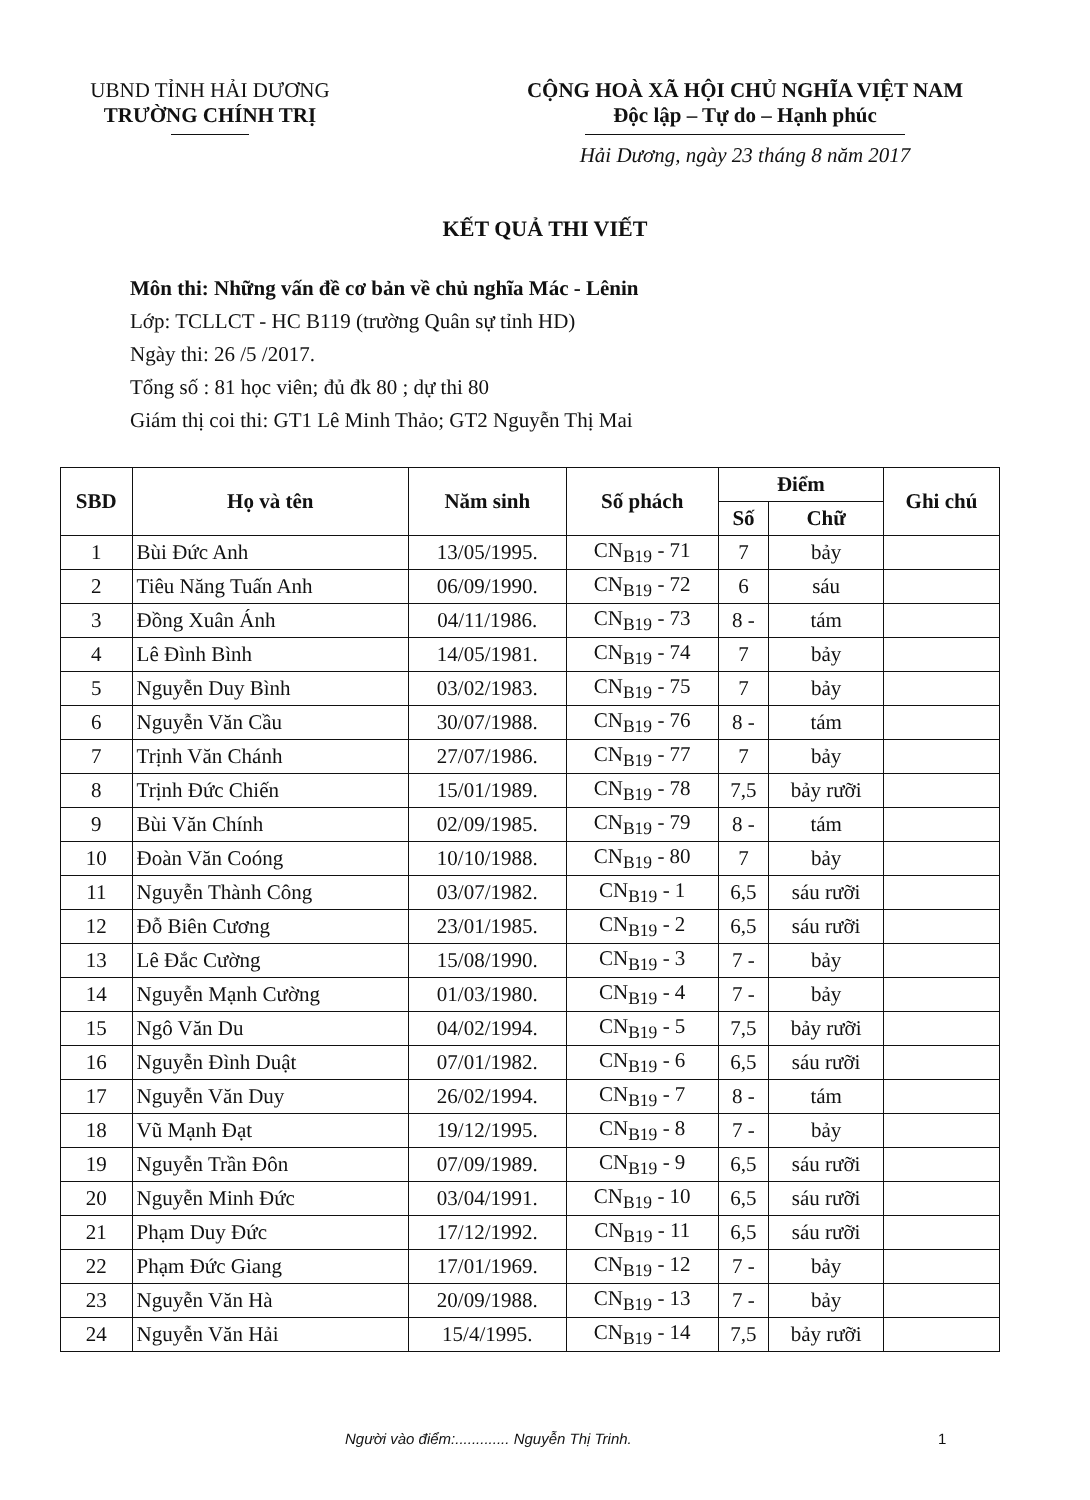UBND TỈNH HẢI DƯƠNG
TRƯỜNG CHÍNH TRỊ
CỘNG HOÀ XÃ HỘI CHỦ NGHĨA VIỆT NAM
Độc lập – Tự do – Hạnh phúc
Hải Dương, ngày 23 tháng 8 năm 2017
KẾT QUẢ THI VIẾT
Môn thi: Những vấn đề cơ bản về chủ nghĩa Mác - Lênin
Lớp: TCLLCT - HC B119 (trường Quân sự tỉnh HD)
Ngày thi: 26 /5 /2017.
Tổng số : 81 học viên; đủ đk 80 ; dự thi 80
Giám thị coi thi: GT1 Lê Minh Thảo; GT2 Nguyễn Thị Mai
| SBD | Họ và tên | Năm sinh | Số phách | Điểm | | Ghi chú |
| --- | --- | --- | --- | --- | --- | --- |
| | | | | Số | Chữ | |
| 1 | Bùi Đức Anh | 13/05/1995. | CN<sub>B19</sub> - 71 | 7 | bảy | |
| 2 | Tiêu Năng Tuấn Anh | 06/09/1990. | CN<sub>B19</sub> - 72 | 6 | sáu | |
| 3 | Đồng Xuân Ánh | 04/11/1986. | CN<sub>B19</sub> - 73 | 8 - | tám | |
| 4 | Lê Đình Bình | 14/05/1981. | CN<sub>B19</sub> - 74 | 7 | bảy | |
| 5 | Nguyễn Duy Bình | 03/02/1983. | CN<sub>B19</sub> - 75 | 7 | bảy | |
| 6 | Nguyễn Văn Cầu | 30/07/1988. | CN<sub>B19</sub> - 76 | 8 - | tám | |
| 7 | Trịnh Văn Chánh | 27/07/1986. | CN<sub>B19</sub> - 77 | 7 | bảy | |
| 8 | Trịnh Đức Chiến | 15/01/1989. | CN<sub>B19</sub> - 78 | 7,5 | bảy rưỡi | |
| 9 | Bùi Văn Chính | 02/09/1985. | CN<sub>B19</sub> - 79 | 8 - | tám | |
| 10 | Đoàn Văn Coóng | 10/10/1988. | CN<sub>B19</sub> - 80 | 7 | bảy | |
| 11 | Nguyễn Thành Công | 03/07/1982. | CN<sub>B19</sub> - 1 | 6,5 | sáu rưỡi | |
| 12 | Đỗ Biên Cương | 23/01/1985. | CN<sub>B19</sub> - 2 | 6,5 | sáu rưỡi | |
| 13 | Lê Đắc Cường | 15/08/1990. | CN<sub>B19</sub> - 3 | 7 - | bảy | |
| 14 | Nguyễn Mạnh Cường | 01/03/1980. | CN<sub>B19</sub> - 4 | 7 - | bảy | |
| 15 | Ngô Văn Du | 04/02/1994. | CN<sub>B19</sub> - 5 | 7,5 | bảy rưỡi | |
| 16 | Nguyễn Đình Duật | 07/01/1982. | CN<sub>B19</sub> - 6 | 6,5 | sáu rưỡi | |
| 17 | Nguyễn Văn Duy | 26/02/1994. | CN<sub>B19</sub> - 7 | 8 - | tám | |
| 18 | Vũ Mạnh Đạt | 19/12/1995. | CN<sub>B19</sub> - 8 | 7 - | bảy | |
| 19 | Nguyễn Trần Đôn | 07/09/1989. | CN<sub>B19</sub> - 9 | 6,5 | sáu rưỡi | |
| 20 | Nguyễn Minh Đức | 03/04/1991. | CN<sub>B19</sub> - 10 | 6,5 | sáu rưỡi | |
| 21 | Phạm Duy Đức | 17/12/1992. | CN<sub>B19</sub> - 11 | 6,5 | sáu rưỡi | |
| 22 | Phạm Đức Giang | 17/01/1969. | CN<sub>B19</sub> - 12 | 7 - | bảy | |
| 23 | Nguyễn Văn Hà | 20/09/1988. | CN<sub>B19</sub> - 13 | 7 - | bảy | |
| 24 | Nguyễn Văn Hải | 15/4/1995. | CN<sub>B19</sub> - 14 | 7,5 | bảy rưỡi | |
Người vào điểm:............. Nguyễn Thị Trinh.
1